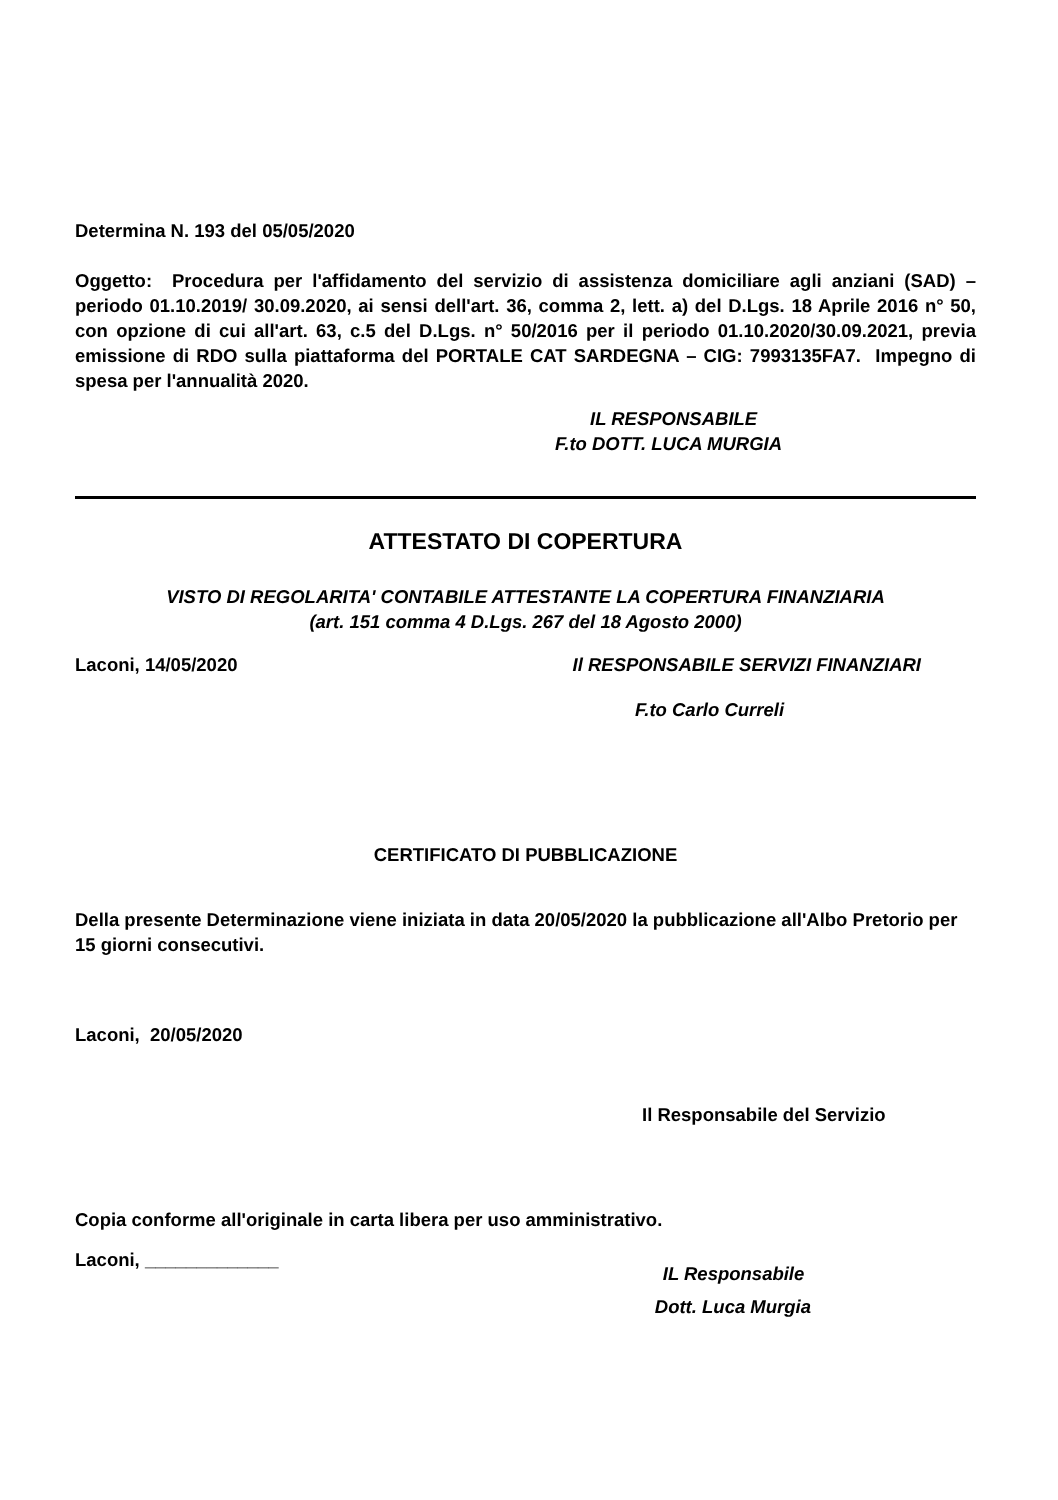Determina N. 193 del 05/05/2020
Oggetto: Procedura per l'affidamento del servizio di assistenza domiciliare agli anziani (SAD) – periodo 01.10.2019/ 30.09.2020, ai sensi dell'art. 36, comma 2, lett. a) del D.Lgs. 18 Aprile 2016 n° 50, con opzione di cui all'art. 63, c.5 del D.Lgs. n° 50/2016 per il periodo 01.10.2020/30.09.2021, previa emissione di RDO sulla piattaforma del PORTALE CAT SARDEGNA – CIG: 7993135FA7. Impegno di spesa per l'annualità 2020.
IL RESPONSABILE
F.to DOTT. LUCA MURGIA
ATTESTATO DI COPERTURA
VISTO DI REGOLARITA' CONTABILE ATTESTANTE LA COPERTURA FINANZIARIA
(art. 151 comma 4 D.Lgs. 267 del 18 Agosto 2000)
Laconi, 14/05/2020 Il RESPONSABILE SERVIZI FINANZIARI
F.to Carlo Curreli
CERTIFICATO DI PUBBLICAZIONE
Della presente Determinazione viene iniziata in data 20/05/2020 la pubblicazione all'Albo Pretorio per 15 giorni consecutivi.
Laconi, 20/05/2020
Il Responsabile del Servizio
Copia conforme all'originale in carta libera per uso amministrativo.
Laconi, _____________ IL Responsabile
Dott. Luca Murgia